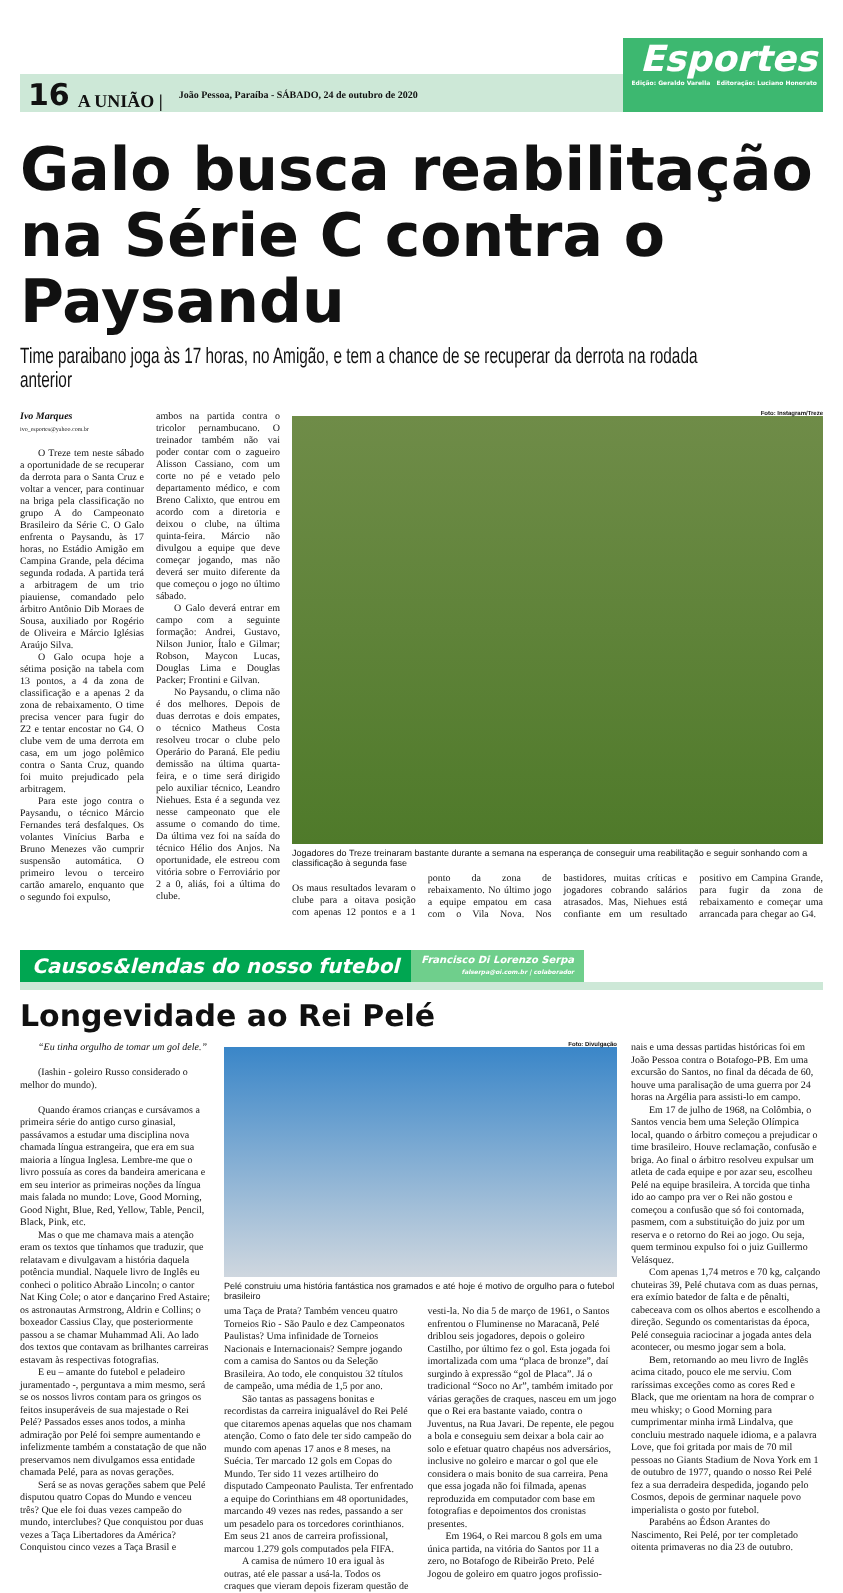16 A UNIÃO | João Pessoa, Paraíba - SÁBADO, 24 de outubro de 2020
Esportes
Edição: Geraldo Varella Editoração: Luciano Honorato
Galo busca reabilitação na Série C contra o Paysandu
Time paraibano joga às 17 horas, no Amigão, e tem a chance de se recuperar da derrota na rodada anterior
Ivo Marques
ivo_esportes@yahoo.com.br
O Treze tem neste sábado a oportunidade de se recuperar da derrota para o Santa Cruz e voltar a vencer, para continuar na briga pela classificação no grupo A do Campeonato Brasileiro da Série C. O Galo enfrenta o Paysandu, às 17 horas, no Estádio Amigão em Campina Grande, pela décima segunda rodada. A partida terá a arbitragem de um trio piauiense, comandado pelo árbitro Antônio Dib Moraes de Sousa, auxiliado por Rogério de Oliveira e Márcio Iglésias Araújo Silva.
O Galo ocupa hoje a sétima posição na tabela com 13 pontos, a 4 da zona de classificação e a apenas 2 da zona de rebaixamento. O time precisa vencer para fugir do Z2 e tentar encostar no G4. O clube vem de uma derrota em casa, em um jogo polêmico contra o Santa Cruz, quando foi muito prejudicado pela arbitragem.
Para este jogo contra o Paysandu, o técnico Márcio Fernandes terá desfalques. Os volantes Vinícius Barba e Bruno Menezes vão cumprir suspensão automática. O primeiro levou o terceiro cartão amarelo, enquanto que o segundo foi expulso,
ambos na partida contra o tricolor pernambucano. O treinador também não vai poder contar com o zagueiro Alisson Cassiano, com um corte no pé e vetado pelo departamento médico, e com Breno Calixto, que entrou em acordo com a diretoria e deixou o clube, na última quinta-feira. Márcio não divulgou a equipe que deve começar jogando, mas não deverá ser muito diferente da que começou o jogo no último sábado.
O Galo deverá entrar em campo com a seguinte formação: Andrei, Gustavo, Nilson Junior, Ítalo e Gilmar; Robson, Maycon Lucas, Douglas Lima e Douglas Packer; Frontini e Gilvan.
No Paysandu, o clima não é dos melhores. Depois de duas derrotas e dois empates, o técnico Matheus Costa resolveu trocar o clube pelo Operário do Paraná. Ele pediu demissão na última quarta-feira, e o time será dirigido pelo auxiliar técnico, Leandro Niehues. Esta é a segunda vez nesse campeonato que ele assume o comando do time. Da última vez foi na saída do técnico Hélio dos Anjos. Na oportunidade, ele estreou com vitória sobre o Ferroviário por 2 a 0, aliás, foi a última do clube.
Foto: Instagram/Treze
Jogadores do Treze treinaram bastante durante a semana na esperança de conseguir uma reabilitação e seguir sonhando com a classificação à segunda fase
Os maus resultados levaram o clube para a oitava posição com apenas 12 pontos e a 1 ponto da zona de rebaixamento. No último jogo a equipe empatou em casa com o Vila Nova. Nos bastidores, muitas críticas e jogadores cobrando salários atrasados. Mas, Niehues está confiante em um resultado positivo em Campina Grande, para fugir da zona de rebaixamento e começar uma arrancada para chegar ao G4.
Causos&lendas do nosso futebol
Francisco Di Lorenzo Serpa
falserpa@oi.com.br | colaborador
Longevidade ao Rei Pelé
“Eu tinha orgulho de tomar um gol dele.”
(Iashin - goleiro Russo considerado o melhor do mundo).
Quando éramos crianças e cursávamos a primeira série do antigo curso ginasial, passávamos a estudar uma disciplina nova chamada língua estrangeira, que era em sua maioria a língua Inglesa. Lembre-me que o livro possuía as cores da bandeira americana e em seu interior as primeiras noções da língua mais falada no mundo: Love, Good Morning, Good Night, Blue, Red, Yellow, Table, Pencil, Black, Pink, etc.
Mas o que me chamava mais a atenção eram os textos que tínhamos que traduzir, que relatavam e divulgavam a história daquela potência mundial. Naquele livro de Inglês eu conheci o politico Abraão Lincoln; o cantor Nat King Cole; o ator e dançarino Fred Astaire; os astronautas Armstrong, Aldrin e Collins; o boxeador Cassius Clay, que posteriormente passou a se chamar Muhammad Ali. Ao lado dos textos que contavam as brilhantes carreiras estavam às respectivas fotografias.
E eu – amante do futebol e peladeiro juramentado -, perguntava a mim mesmo, será se os nossos livros contam para os gringos os feitos insuperáveis de sua majestade o Rei Pelé? Passados esses anos todos, a minha admiração por Pelé foi sempre aumentando e infelizmente também a constatação de que não preservamos nem divulgamos essa entidade chamada Pelé, para as novas gerações.
Será se as novas gerações sabem que Pelé disputou quatro Copas do Mundo e venceu três? Que ele foi duas vezes campeão do mundo, interclubes? Que conquistou por duas vezes a Taça Libertadores da América? Conquistou cinco vezes a Taça Brasil e
Foto: Divulgação
Pelé construiu uma história fantástica nos gramados e até hoje é motivo de orgulho para o futebol brasileiro
uma Taça de Prata? Também venceu quatro Torneios Rio - São Paulo e dez Campeonatos Paulistas? Uma infinidade de Torneios Nacionais e Internacionais? Sempre jogando com a camisa do Santos ou da Seleção Brasileira. Ao todo, ele conquistou 32 títulos de campeão, uma média de 1,5 por ano.
São tantas as passagens bonitas e recordistas da carreira inigualável do Rei Pelé que citaremos apenas aquelas que nos chamam atenção. Como o fato dele ter sido campeão do mundo com apenas 17 anos e 8 meses, na Suécia. Ter marcado 12 gols em Copas do Mundo. Ter sido 11 vezes artilheiro do disputado Campeonato Paulista. Ter enfrentado a equipe do Corinthians em 48 oportunidades, marcando 49 vezes nas redes, passando a ser um pesadelo para os torcedores corinthianos. Em seus 21 anos de carreira profissional, marcou 1.279 gols computados pela FIFA.
A camisa de número 10 era igual às outras, até ele passar a usá-la. Todos os craques que vieram depois fizeram questão de vesti-la. No dia 5 de março de 1961, o Santos enfrentou o Fluminense no Maracanã, Pelé driblou seis jogadores, depois o goleiro Castilho, por último fez o gol. Esta jogada foi imortalizada com uma “placa de bronze”, daí surgindo à expressão “gol de Placa”. Já o tradicional “Soco no Ar”, também imitado por várias gerações de craques, nasceu em um jogo que o Rei era bastante vaiado, contra o Juventus, na Rua Javari. De repente, ele pegou a bola e conseguiu sem deixar a bola cair ao solo e efetuar quatro chapéus nos adversários, inclusive no goleiro e marcar o gol que ele considera o mais bonito de sua carreira. Pena que essa jogada não foi filmada, apenas reproduzida em computador com base em fotografias e depoimentos dos cronistas presentes.
Em 1964, o Rei marcou 8 gols em uma única partida, na vitória do Santos por 11 a zero, no Botafogo de Ribeirão Preto. Pelé Jogou de goleiro em quatro jogos profissio-
nais e uma dessas partidas históricas foi em João Pessoa contra o Botafogo-PB. Em uma excursão do Santos, no final da década de 60, houve uma paralisação de uma guerra por 24 horas na Argélia para assisti-lo em campo.
Em 17 de julho de 1968, na Colômbia, o Santos vencia bem uma Seleção Olímpica local, quando o árbitro começou a prejudicar o time brasileiro. Houve reclamação, confusão e briga. Ao final o árbitro resolveu expulsar um atleta de cada equipe e por azar seu, escolheu Pelé na equipe brasileira. A torcida que tinha ido ao campo pra ver o Rei não gostou e começou a confusão que só foi contornada, pasmem, com a substituição do juiz por um reserva e o retorno do Rei ao jogo. Ou seja, quem terminou expulso foi o juiz Guillermo Velásquez.
Com apenas 1,74 metros e 70 kg, calçando chuteiras 39, Pelé chutava com as duas pernas, era exímio batedor de falta e de pênalti, cabeceava com os olhos abertos e escolhendo a direção. Segundo os comentaristas da época, Pelé conseguia raciocinar a jogada antes dela acontecer, ou mesmo jogar sem a bola.
Bem, retornando ao meu livro de Inglês acima citado, pouco ele me serviu. Com raríssimas exceções como as cores Red e Black, que me orientam na hora de comprar o meu whisky; o Good Morning para cumprimentar minha irmã Lindalva, que concluiu mestrado naquele idioma, e a palavra Love, que foi gritada por mais de 70 mil pessoas no Giants Stadium de Nova York em 1 de outubro de 1977, quando o nosso Rei Pelé fez a sua derradeira despedida, jogando pelo Cosmos, depois de germinar naquele povo imperialista o gosto por futebol.
Parabéns ao Édson Arantes do Nascimento, Rei Pelé, por ter completado oitenta primaveras no dia 23 de outubro.